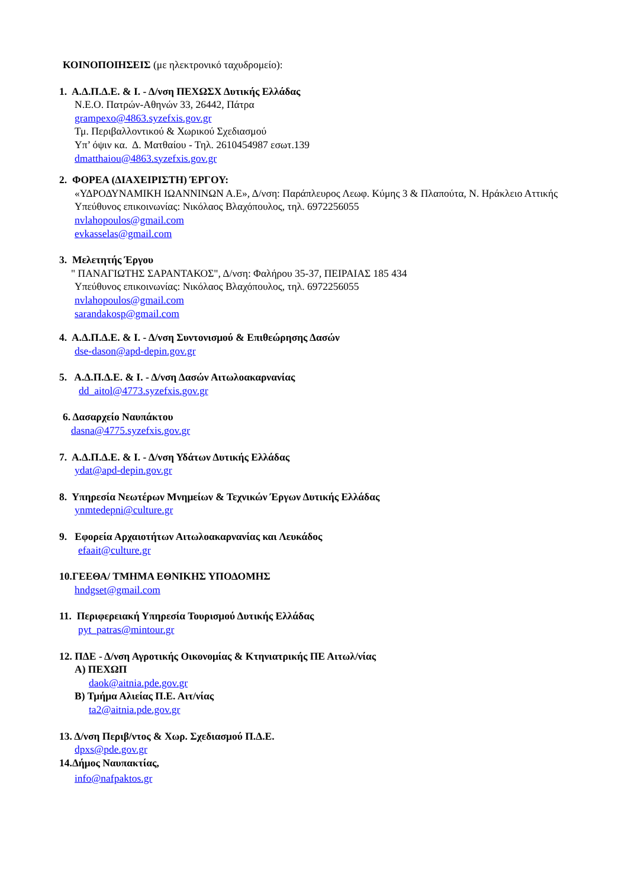ΚΟΙΝΟΠΟΙΗΣΕΙΣ (με ηλεκτρονικό ταχυδρομείο):
1. Α.Δ.Π.Δ.Ε. & Ι. - Δ/νση ΠΕΧΩΣΧ Δυτικής Ελλάδας
Ν.Ε.Ο. Πατρών-Αθηνών 33, 26442, Πάτρα
grampexo@4863.syzefxis.gov.gr
Τμ. Περιβαλλοντικού & Χωρικού Σχεδιασμού
Υπ’ όψιν κα. Δ. Ματθαίου - Τηλ. 2610454987 εσωτ.139
dmatthaiou@4863.syzefxis.gov.gr
2. ΦΟΡΕΑ (ΔΙΑΧΕΙΡΙΣΤΗ) ΈΡΓΟΥ:
«ΥΔΡΟΔΥΝΑΜΙΚΗ ΙΩΑΝΝΙΝΩΝ Α.Ε», Δ/νση: Παράπλευρος Λεωφ. Κύμης 3 & Πλαπούτα, Ν. Ηράκλειο Αττικής
Υπεύθυνος επικοινωνίας: Νικόλαος Βλαχόπουλος, τηλ. 6972256055
nvlahopoulos@gmail.com
evkasselas@gmail.com
3. Μελετητής Έργου
" ΠΑΝΑΓΙΩΤΗΣ ΣΑΡΑΝΤΑΚΟΣ", Δ/νση: Φαλήρου 35-37, ΠΕΙΡΑΙΑΣ 185 434
Υπεύθυνος επικοινωνίας: Νικόλαος Βλαχόπουλος, τηλ. 6972256055
nvlahopoulos@gmail.com
sarandakosp@gmail.com
4. Α.Δ.Π.Δ.Ε. & Ι. - Δ/νση Συντονισμού & Επιθεώρησης Δασών
dse-dason@apd-depin.gov.gr
5. Α.Δ.Π.Δ.Ε. & Ι. - Δ/νση Δασών Αιτωλοακαρνανίας
dd_aitol@4773.syzefxis.gov.gr
6. Δασαρχείο Ναυπάκτου
dasna@4775.syzefxis.gov.gr
7. Α.Δ.Π.Δ.Ε. & Ι. - Δ/νση Υδάτων Δυτικής Ελλάδας
ydat@apd-depin.gov.gr
8. Υπηρεσία Νεωτέρων Μνημείων & Τεχνικών Έργων Δυτικής Ελλάδας
ynmtedepni@culture.gr
9. Εφορεία Αρχαιοτήτων Αιτωλοακαρνανίας και Λευκάδος
efaait@culture.gr
10.ΓΕΕΘΑ/ ΤΜΗΜΑ ΕΘΝΙΚΗΣ ΥΠΟΔΟΜΗΣ
hndgset@gmail.com
11. Περιφερειακή Υπηρεσία Τουρισμού Δυτικής Ελλάδας
pyt_patras@mintour.gr
12. ΠΔΕ - Δ/νση Αγροτικής Οικονομίας & Κτηνιατρικής ΠΕ Αιτωλ/νίας
Α) ΠΕΧΩΠ
daok@aitnia.pde.gov.gr
Β) Τμήμα Αλιείας Π.Ε. Αιτ/νίας
ta2@aitnia.pde.gov.gr
13. Δ/νση Περιβ/ντος & Χωρ. Σχεδιασμού Π.Δ.Ε.
dpxs@pde.gov.gr
14.Δήμος Ναυπακτίας,
info@nafpaktos.gr